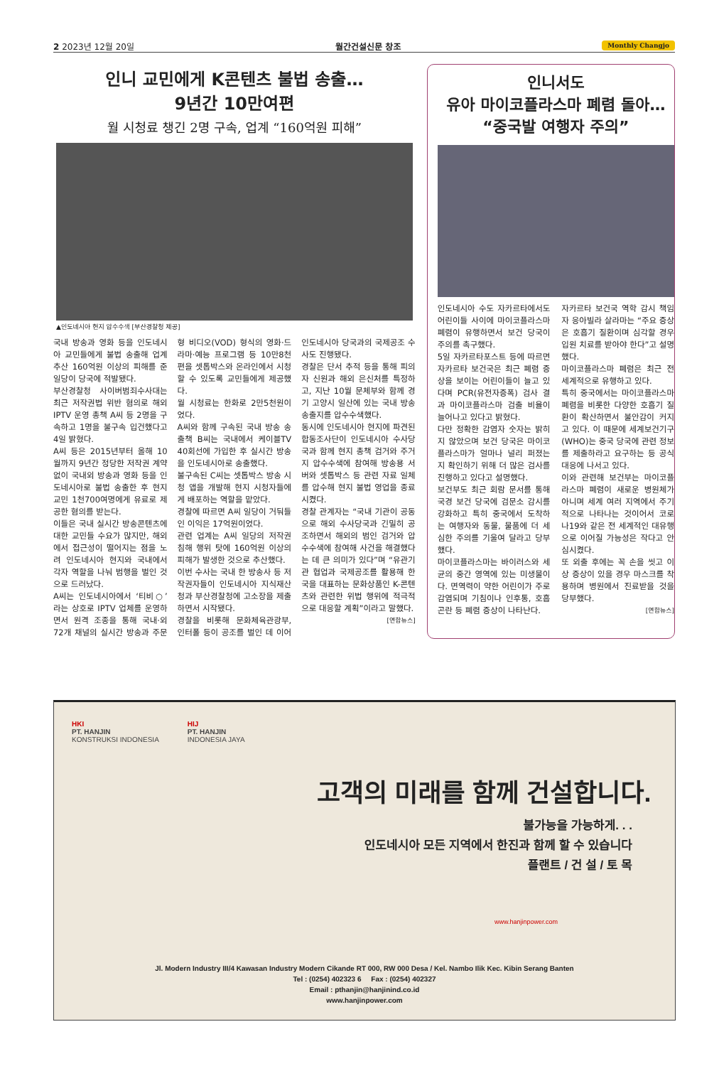2 2023년 12월 20일 월간건설신문 창조 Monthly Changjo
인니 교민에게 K콘텐츠 불법 송출…
9년간 10만여편
월 시청료 챙긴 2명 구속, 업계 “160억원 피해”
▲인도네시아 현지 압수수색 [부산경찰청 제공]
국내 방송과 영화 등을 인도네시아 교민들에게 불법 송출해 업계 추산 160억원 이상의 피해를 준 일당이 당국에 적발됐다.
부산경찰청 사이버범죄수사대는 최근 저작권법 위반 혐의로 해외 IPTV 운영 총책 A씨 등 2명을 구속하고 1명을 불구속 입건했다고 4일 밝혔다.
A씨 등은 2015년부터 올해 10월까지 9년간 정당한 저작권 계약 없이 국내외 방송과 영화 등을 인도네시아로 불법 송출한 후 현지 교민 1천700여명에게 유료로 제공한 혐의를 받는다.
이들은 국내 실시간 방송콘텐츠에 대한 교민들 수요가 많지만, 해외에서 접근성이 떨어지는 점을 노려 인도네시아 현지와 국내에서 각자 역할을 나눠 범행을 벌인 것으로 드러났다.
A씨는 인도네시아에서 ‘티비○’ 라는 상호로 IPTV 업체를 운영하면서 원격 조종을 통해 국내·외 72개 채널의 실시간 방송과 주문형 비디오(VOD) 형식의 영화·드라마·예능 프로그램 등 10만8천편을 셋톱박스와 온라인에서 시청할 수 있도록 교민들에게 제공했다.
월 시청료는 한화로 2만5천원이었다.
A씨와 함께 구속된 국내 방송 송출책 B씨는 국내에서 케이블TV 40회선에 가입한 후 실시간 방송을 인도네시아로 송출했다.
불구속된 C씨는 셋톱박스 방송 시청 앱을 개발해 현지 시청자들에게 배포하는 역할을 맡았다.
경찰에 따르면 A씨 일당이 거둬들인 이익은 17억원이었다.
관련 업계는 A씨 일당의 저작권 침해 행위 탓에 160억원 이상의 피해가 발생한 것으로 추산했다.
이번 수사는 국내 한 방송사 등 저작권자들이 인도네시아 지식재산청과 부산경찰청에 고소장을 제출하면서 시작됐다.
경찰을 비롯해 문화체육관광부, 인터폴 등이 공조를 벌인 데 이어 인도네시아 당국과의 국제공조 수사도 진행됐다.
경찰은 단서 추적 등을 통해 피의자 신원과 해외 은신처를 특정하고, 지난 10월 문체부와 함께 경기 고양시 일산에 있는 국내 방송 송출지를 압수수색했다.
동시에 인도네시아 현지에 파견된 합동조사단이 인도네시아 수사당국과 함께 현지 총책 검거와 주거지 압수수색에 참여해 방송용 서버와 셋톱박스 등 관련 자료 일체를 압수해 현지 불법 영업을 종료시켰다.
경찰 관계자는 “국내 기관이 공동으로 해외 수사당국과 긴밀히 공조하면서 해외의 범인 검거와 압수수색에 참여해 사건을 해결했다는 데 큰 의미가 있다”며 “유관기관 협업과 국제공조를 활용해 한국을 대표하는 문화상품인 K-콘텐츠와 관련한 위법 행위에 적극적으로 대응할 계획”이라고 말했다.
[연합뉴스]
인니서도
유아 마이코플라스마 폐렴 돌아…
“중국발 여행자 주의”
인도네시아 수도 자카르타에서도 어린이들 사이에 마이코플라스마 폐렴이 유행하면서 보건 당국이 주의를 촉구했다.
5일 자카르타포스트 등에 따르면 자카르타 보건국은 최근 폐렴 증상을 보이는 어린이들이 늘고 있다며 PCR(유전자증폭) 검사 결과 마이코플라스마 검출 비율이 늘어나고 있다고 밝혔다.
다만 정확한 감염자 숫자는 밝히지 않았으며 보건 당국은 마이코플라스마가 얼마나 널리 퍼졌는지 확인하기 위해 더 많은 검사를 진행하고 있다고 설명했다.
보건부도 최근 회람 문서를 통해 국경 보건 당국에 검문소 감시를 강화하고 특히 중국에서 도착하는 여행자와 동물, 물품에 더 세심한 주의를 기울여 달라고 당부했다.
마이코플라스마는 바이러스와 세균의 중간 영역에 있는 미생물이다. 면역력이 약한 어린이가 주로 감염되며 기침이나 인후통, 호흡 곤란 등 폐렴 증상이 나타난다.
자카르타 보건국 역학 감시 책임자 응아빌라 살라마는 “주요 증상은 호흡기 질환이며 심각할 경우 입원 치료를 받아야 한다”고 설명했다.
마이코플라스마 폐렴은 최근 전 세계적으로 유행하고 있다.
특히 중국에서는 마이코플라스마 폐렴을 비롯한 다양한 호흡기 질환이 확산하면서 불안감이 커지고 있다. 이 때문에 세계보건기구(WHO)는 중국 당국에 관련 정보를 제출하라고 요구하는 등 공식 대응에 나서고 있다.
이와 관련해 보건부는 마이코플라스마 폐렴이 새로운 병원체가 아니며 세계 여러 지역에서 주기적으로 나타나는 것이어서 코로나19와 같은 전 세계적인 대유행으로 이어질 가능성은 작다고 안심시켰다.
또 외출 후에는 꼭 손을 씻고 이상 증상이 있을 경우 마스크를 착용하며 병원에서 진료받을 것을 당부했다.
[연합뉴스]
HKI
PT. HANJIN
KONSTRUKSI INDONESIA
HIJ
PT. HANJIN
INDONESIA JAYA
고객의 미래를 함께 건설합니다.
불가능을 가능하게. . .
인도네시아 모든 지역에서 한진과 함께 할 수 있습니다
플랜트 / 건 설 / 토 목
www.hanjinpower.com
Jl. Modern Industry III/4 Kawasan Industry Modern Cikande RT 000, RW 000 Desa / Kel. Nambo Ilik Kec. Kibin Serang Banten
Tel : (0254) 402323 6 Fax : (0254) 402327
Email : pthanjin@hanjinind.co.id
www.hanjinpower.com